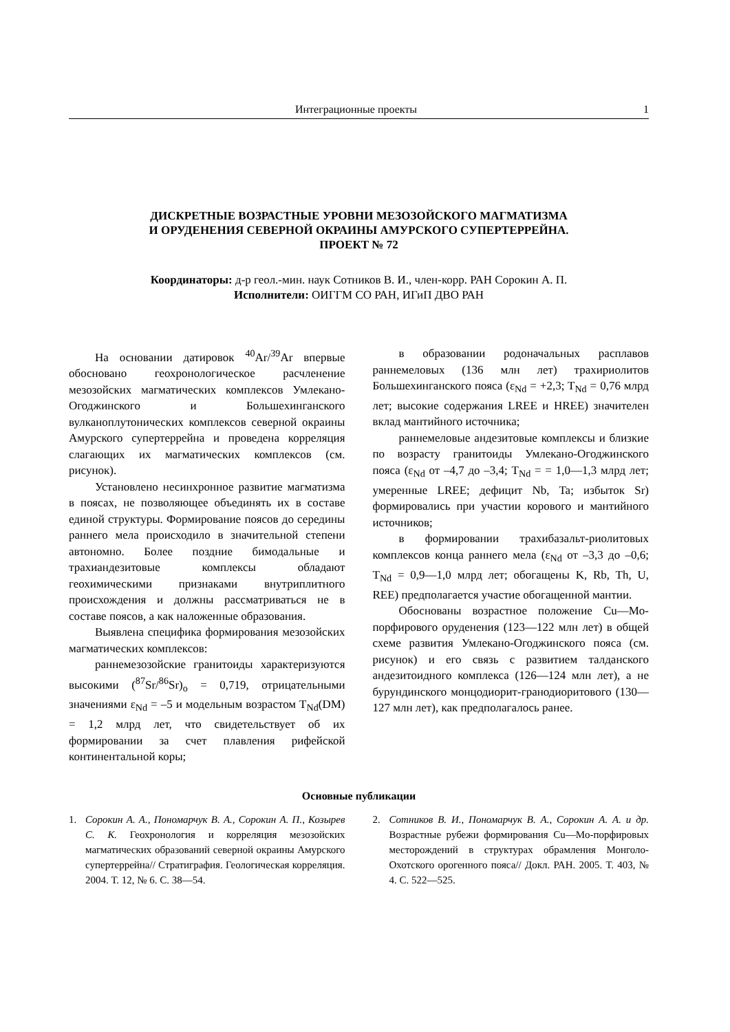Интеграционные проекты 1
ДИСКРЕТНЫЕ ВОЗРАСТНЫЕ УРОВНИ МЕЗОЗОЙСКОГО МАГМАТИЗМА
И ОРУДЕНЕНИЯ СЕВЕРНОЙ ОКРАИНЫ АМУРСКОГО СУПЕРТЕРРЕЙНА.
ПРОЕКТ № 72
Координаторы: д-р геол.-мин. наук Сотников В. И., член-корр. РАН Сорокин А. П.
Исполнители: ОИГГМ СО РАН, ИГиП ДВО РАН
На основании датировок <sup>40</sup>Ar/<sup>39</sup>Ar впервые обосновано геохронологическое расчленение мезозойских магматических комплексов Умлекано-Огоджинского и Большехинганского вулканоплутонических комплексов северной окраины Амурского супертеррейна и проведена корреляция слагающих их магматических комплексов (см. рисунок).
Установлено несинхронное развитие магматизма в поясах, не позволяющее объединять их в составе единой структуры. Формирование поясов до середины раннего мела происходило в значительной степени автономно. Более поздние бимодальные и трахиандезитовые комплексы обладают геохимическими признаками внутриплитного происхождения и должны рассматриваться не в составе поясов, а как наложенные образования.
Выявлена специфика формирования мезозойских магматических комплексов:
раннемезозойские гранитоиды характеризуются высокими (<sup>87</sup>Sr/<sup>86</sup>Sr)<sub>o</sub> = 0,719, отрицательными значениями ε<sub>Nd</sub> = –5 и модельным возрастом T<sub>Nd</sub>(DM) = 1,2 млрд лет, что свидетельствует об их формировании за счет плавления рифейской континентальной коры;
в образовании родоначальных расплавов раннемеловых (136 млн лет) трахириолитов Большехинганского пояса (ε<sub>Nd</sub> = +2,3; T<sub>Nd</sub> = 0,76 млрд лет; высокие содержания LREE и HREE) значителен вклад мантийного источника;
раннемеловые андезитовые комплексы и близкие по возрасту гранитоиды Умлекано-Огоджинского пояса (ε<sub>Nd</sub> от –4,7 до –3,4; T<sub>Nd</sub> = = 1,0—1,3 млрд лет; умеренные LREE; дефицит Nb, Ta; избыток Sr) формировались при участии корового и мантийного источников;
в формировании трахибазальт-риолитовых комплексов конца раннего мела (ε<sub>Nd</sub> от –3,3 до –0,6; T<sub>Nd</sub> = 0,9—1,0 млрд лет; обогащены K, Rb, Th, U, REE) предполагается участие обогащенной мантии.
Обоснованы возрастное положение Cu—Mo-порфирового оруденения (123—122 млн лет) в общей схеме развития Умлекано-Огоджинского пояса (см. рисунок) и его связь с развитием талданского андезитоидного комплекса (126—124 млн лет), а не бурундинского монцодиорит-гранодиоритового (130—127 млн лет), как предполагалось ранее.
Основные публикации
1. Сорокин А. А., Пономарчук В. А., Сорокин А. П., Козырев С. К. Геохронология и корреляция мезозойских магматических образований северной окраины Амурского супертеррейна// Стратиграфия. Геологическая корреляция. 2004. Т. 12, № 6. С. 38—54.
2. Сотников В. И., Пономарчук В. А., Сорокин А. А. и др. Возрастные рубежи формирования Cu—Mo-порфировых месторождений в структурах обрамления Монголо-Охотского орогенного пояса// Докл. РАН. 2005. Т. 403, № 4. С. 522—525.